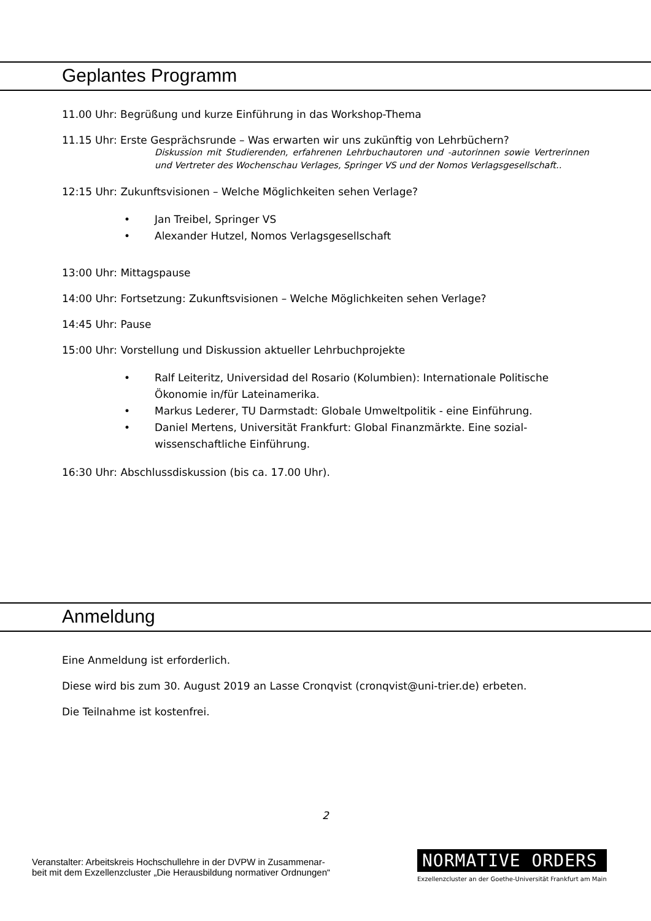Geplantes Programm
11.00 Uhr: Begrüßung und kurze Einführung in das Workshop-Thema
11.15 Uhr: Erste Gesprächsrunde – Was erwarten wir uns zukünftig von Lehrbüchern?
Diskussion mit Studierenden, erfahrenen Lehrbuchautoren und -autorinnen sowie Vertrerinnen und Vertreter des Wochenschau Verlages, Springer VS und der Nomos Verlagsgesellschaft..
12:15 Uhr: Zukunftsvisionen – Welche Möglichkeiten sehen Verlage?
• Jan Treibel, Springer VS
• Alexander Hutzel, Nomos Verlagsgesellschaft
13:00 Uhr: Mittagspause
14:00 Uhr: Fortsetzung: Zukunftsvisionen – Welche Möglichkeiten sehen Verlage?
14:45 Uhr: Pause
15:00 Uhr: Vorstellung und Diskussion aktueller Lehrbuchprojekte
• Ralf Leiteritz, Universidad del Rosario (Kolumbien): Internationale Politische Ökonomie in/für Lateinamerika.
• Markus Lederer, TU Darmstadt: Globale Umweltpolitik - eine Einführung.
• Daniel Mertens, Universität Frankfurt: Global Finanzmärkte. Eine sozial-wissenschaftliche Einführung.
16:30 Uhr: Abschlussdiskussion (bis ca. 17.00 Uhr).
Anmeldung
Eine Anmeldung ist erforderlich.
Diese wird bis zum 30. August 2019 an Lasse Cronqvist (cronqvist@uni-trier.de) erbeten.
Die Teilnahme ist kostenfrei.
2
Veranstalter: Arbeitskreis Hochschullehre in der DVPW in Zusammenar-
beit mit dem Exzellenzcluster „Die Herausbildung normativer Ordnungen“
NORMATIVE ORDERS
Exzellenzcluster an der Goethe-Universität Frankfurt am Main